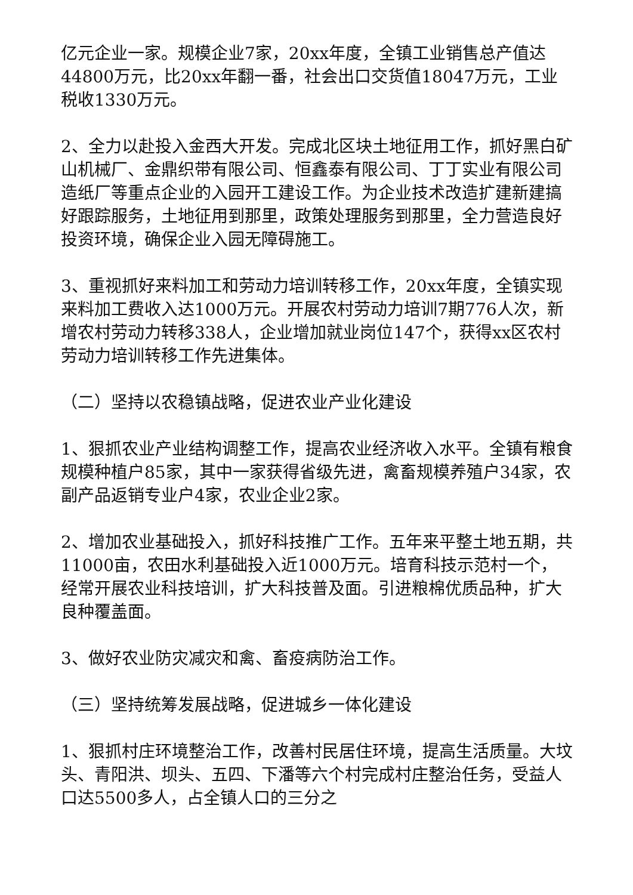亿元企业一家。规模企业7家，20xx年度，全镇工业销售总产值达44800万元，比20xx年翻一番，社会出口交货值18047万元，工业税收1330万元。
2、全力以赴投入金西大开发。完成北区块土地征用工作，抓好黑白矿山机械厂、金鼎织带有限公司、恒鑫泰有限公司、丁丁实业有限公司造纸厂等重点企业的入园开工建设工作。为企业技术改造扩建新建搞好跟踪服务，土地征用到那里，政策处理服务到那里，全力营造良好投资环境，确保企业入园无障碍施工。
3、重视抓好来料加工和劳动力培训转移工作，20xx年度，全镇实现来料加工费收入达1000万元。开展农村劳动力培训7期776人次，新增农村劳动力转移338人，企业增加就业岗位147个，获得xx区农村劳动力培训转移工作先进集体。
（二）坚持以农稳镇战略，促进农业产业化建设
1、狠抓农业产业结构调整工作，提高农业经济收入水平。全镇有粮食规模种植户85家，其中一家获得省级先进，禽畜规模养殖户34家，农副产品返销专业户4家，农业企业2家。
2、增加农业基础投入，抓好科技推广工作。五年来平整土地五期，共11000亩，农田水利基础投入近1000万元。培育科技示范村一个，经常开展农业科技培训，扩大科技普及面。引进粮棉优质品种，扩大良种覆盖面。
3、做好农业防灾减灾和禽、畜疫病防治工作。
（三）坚持统筹发展战略，促进城乡一体化建设
1、狠抓村庄环境整治工作，改善村民居住环境，提高生活质量。大坟头、青阳洪、坝头、五四、下潘等六个村完成村庄整治任务，受益人口达5500多人，占全镇人口的三分之